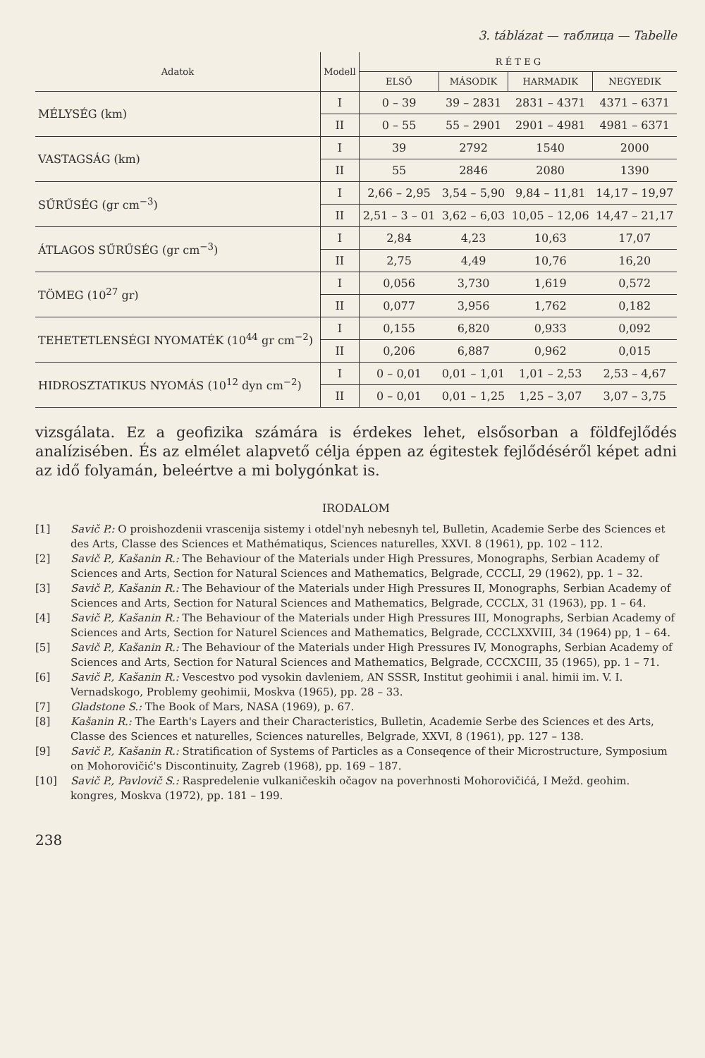3. táblázat — таблица — Tabelle
| Adatok | Modell | R É T E G | | | |
| --- | --- | --- | --- | --- | --- |
| | | ELSŐ | MÁSODIK | HARMADIK | NEGYEDIK |
| MÉLYSÉG (km) | I | 0 – 39 | 39 – 2831 | 2831 – 4371 | 4371 – 6371 |
| | II | 0 – 55 | 55 – 2901 | 2901 – 4981 | 4981 – 6371 |
| VASTAGSÁG (km) | I | 39 | 2792 | 1540 | 2000 |
| | II | 55 | 2846 | 2080 | 1390 |
| SŰRŰSÉG (gr cm<sup>−3</sup>) | I | 2,66 – 2,95 | 3,54 – 5,90 | 9,84 – 11,81 | 14,17 – 19,97 |
| | II | 2,51 – 3 – 01 | 3,62 – 6,03 | 10,05 – 12,06 | 14,47 – 21,17 |
| ÁTLAGOS SŰRŰSÉG (gr cm<sup>−3</sup>) | I | 2,84 | 4,23 | 10,63 | 17,07 |
| | II | 2,75 | 4,49 | 10,76 | 16,20 |
| TÖMEG (10<sup>27</sup> gr) | I | 0,056 | 3,730 | 1,619 | 0,572 |
| | II | 0,077 | 3,956 | 1,762 | 0,182 |
| TEHETETLENSÉGI NYOMATÉK (10<sup>44</sup> gr cm<sup>−2</sup>) | I | 0,155 | 6,820 | 0,933 | 0,092 |
| | II | 0,206 | 6,887 | 0,962 | 0,015 |
| HIDROSZTATIKUS NYOMÁS (10<sup>12</sup> dyn cm<sup>−2</sup>) | I | 0 – 0,01 | 0,01 – 1,01 | 1,01 – 2,53 | 2,53 – 4,67 |
| | II | 0 – 0,01 | 0,01 – 1,25 | 1,25 – 3,07 | 3,07 – 3,75 |
vizsgálata. Ez a geofizika számára is érdekes lehet, elsősorban a földfejlődés analízisében. És az elmélet alapvető célja éppen az égitestek fejlődéséről képet adni az idő folyamán, beleértve a mi bolygónkat is.
IRODALOM
[1] Savič P.: O proishozdenii vrascenija sistemy i otdel'nyh nebesnyh tel, Bulletin, Academie Serbe des Sciences et des Arts, Classe des Sciences et Mathématiqus, Sciences naturelles, XXVI. 8 (1961), pp. 102 – 112.
[2] Savič P., Kašanin R.: The Behaviour of the Materials under High Pressures, Monographs, Serbian Academy of Sciences and Arts, Section for Natural Sciences and Mathematics, Belgrade, CCCLI, 29 (1962), pp. 1 – 32.
[3] Savič P., Kašanin R.: The Behaviour of the Materials under High Pressures II, Monographs, Serbian Academy of Sciences and Arts, Section for Natural Sciences and Mathematics, Belgrade, CCCLX, 31 (1963), pp. 1 – 64.
[4] Savič P., Kašanin R.: The Behaviour of the Materials under High Pressures III, Monographs, Serbian Academy of Sciences and Arts, Section for Naturel Sciences and Mathematics, Belgrade, CCCLXXVIII, 34 (1964) pp, 1 – 64.
[5] Savič P., Kašanin R.: The Behaviour of the Materials under High Pressures IV, Monographs, Serbian Academy of Sciences and Arts, Section for Natural Sciences and Mathematics, Belgrade, CCCXCIII, 35 (1965), pp. 1 – 71.
[6] Savič P., Kašanin R.: Vescestvo pod vysokin davleniem, AN SSSR, Institut geohimii i anal. himii im. V. I. Vernadskogo, Problemy geohimii, Moskva (1965), pp. 28 – 33.
[7] Gladstone S.: The Book of Mars, NASA (1969), p. 67.
[8] Kašanin R.: The Earth's Layers and their Characteristics, Bulletin, Academie Serbe des Sciences et des Arts, Classe des Sciences et naturelles, Sciences naturelles, Belgrade, XXVI, 8 (1961), pp. 127 – 138.
[9] Savič P., Kašanin R.: Stratification of Systems of Particles as a Conseqence of their Microstructure, Symposium on Mohorovičić's Discontinuity, Zagreb (1968), pp. 169 – 187.
[10] Savič P., Pavlovič S.: Raspredelenie vulkaničeskih očagov na poverhnosti Mohorovičićá, I Mežd. geohim. kongres, Moskva (1972), pp. 181 – 199.
238